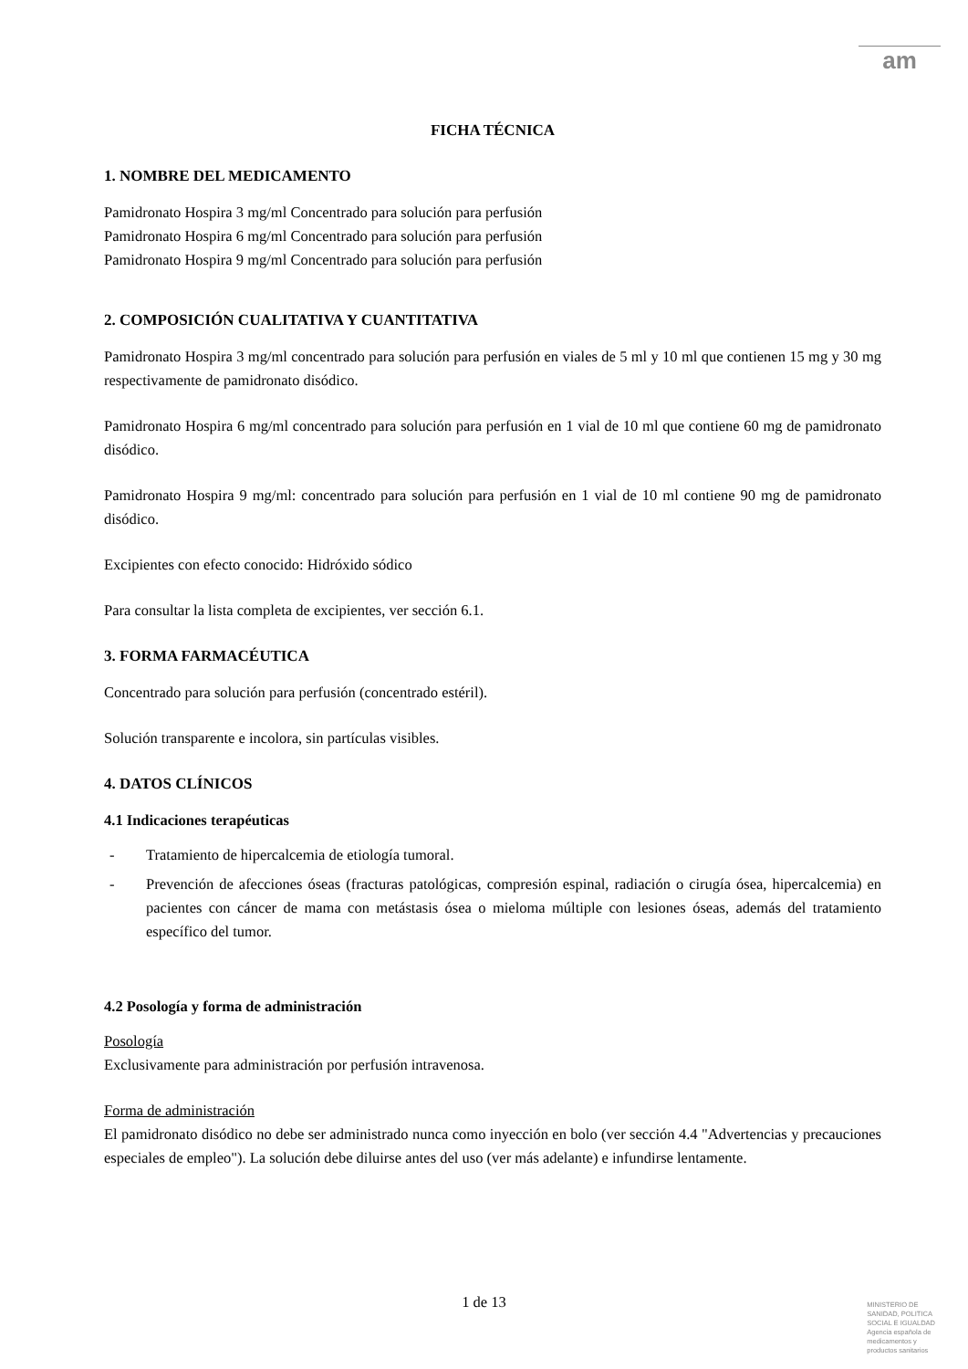am
FICHA TÉCNICA
1. NOMBRE DEL MEDICAMENTO
Pamidronato Hospira 3 mg/ml Concentrado para solución para perfusión
Pamidronato Hospira 6 mg/ml Concentrado para solución para perfusión
Pamidronato Hospira 9 mg/ml Concentrado para solución para perfusión
2. COMPOSICIÓN CUALITATIVA Y CUANTITATIVA
Pamidronato Hospira 3 mg/ml concentrado para solución para perfusión en viales de 5 ml y 10 ml que contienen 15 mg y 30 mg respectivamente de pamidronato disódico.
Pamidronato Hospira 6 mg/ml concentrado para solución para perfusión en 1 vial de 10 ml que contiene 60 mg de pamidronato disódico.
Pamidronato Hospira 9 mg/ml: concentrado para solución para perfusión en 1 vial de 10 ml contiene 90 mg de pamidronato disódico.
Excipientes con efecto conocido: Hidróxido sódico
Para consultar la lista completa de excipientes, ver sección 6.1.
3. FORMA FARMACÉUTICA
Concentrado para solución para perfusión (concentrado estéril).
Solución transparente e incolora, sin partículas visibles.
4. DATOS CLÍNICOS
4.1 Indicaciones terapéuticas
- Tratamiento de hipercalcemia de etiología tumoral.
- Prevención de afecciones óseas (fracturas patológicas, compresión espinal, radiación o cirugía ósea, hipercalcemia) en pacientes con cáncer de mama con metástasis ósea o mieloma múltiple con lesiones óseas, además del tratamiento específico del tumor.
4.2 Posología y forma de administración
Posología
Exclusivamente para administración por perfusión intravenosa.
Forma de administración
El pamidronato disódico no debe ser administrado nunca como inyección en bolo (ver sección 4.4 "Advertencias y precauciones especiales de empleo"). La solución debe diluirse antes del uso (ver más adelante) e infundirse lentamente.
1 de 13
MINISTERIO DE
SANIDAD, POLITICA
SOCIAL E IGUALDAD
Agencia española de
medicamentos y
productos sanitarios